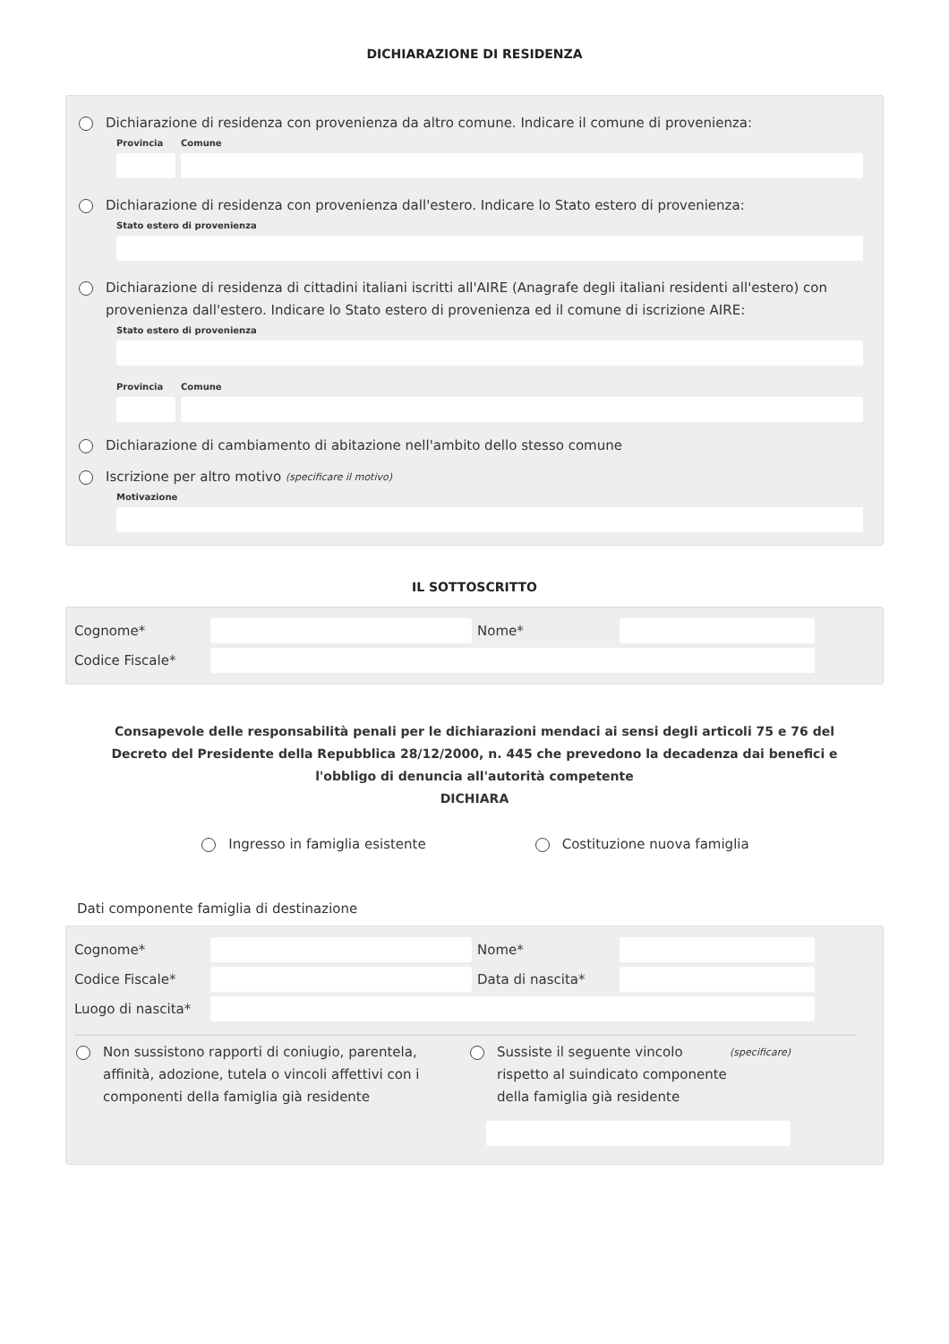DICHIARAZIONE DI RESIDENZA
Dichiarazione di residenza con provenienza da altro comune. Indicare il comune di provenienza:
Provincia
Comune
Dichiarazione di residenza con provenienza dall'estero. Indicare lo Stato estero di provenienza:
Stato estero di provenienza
Dichiarazione di residenza di cittadini italiani iscritti all'AIRE (Anagrafe degli italiani residenti all'estero) con provenienza dall'estero. Indicare lo Stato estero di provenienza ed il comune di iscrizione AIRE:
Stato estero di provenienza
Provincia
Comune
Dichiarazione di cambiamento di abitazione nell'ambito dello stesso comune
Iscrizione per altro motivo (specificare il motivo)
Motivazione
IL SOTTOSCRITTO
Cognome*
Nome*
Codice Fiscale*
Consapevole delle responsabilità penali per le dichiarazioni mendaci ai sensi degli articoli 75 e 76 del Decreto del Presidente della Repubblica 28/12/2000, n. 445 che prevedono la decadenza dai benefici e l'obbligo di denuncia all'autorità competente
DICHIARA
Ingresso in famiglia esistente Costituzione nuova famiglia
Dati componente famiglia di destinazione
Cognome*
Nome*
Codice Fiscale*
Data di nascita*
Luogo di nascita*
Non sussistono rapporti di coniugio, parentela, affinità, adozione, tutela o vincoli affettivi con i componenti della famiglia già residente
Sussiste il seguente vincolo rispetto al suindicato componente della famiglia già residente (specificare)